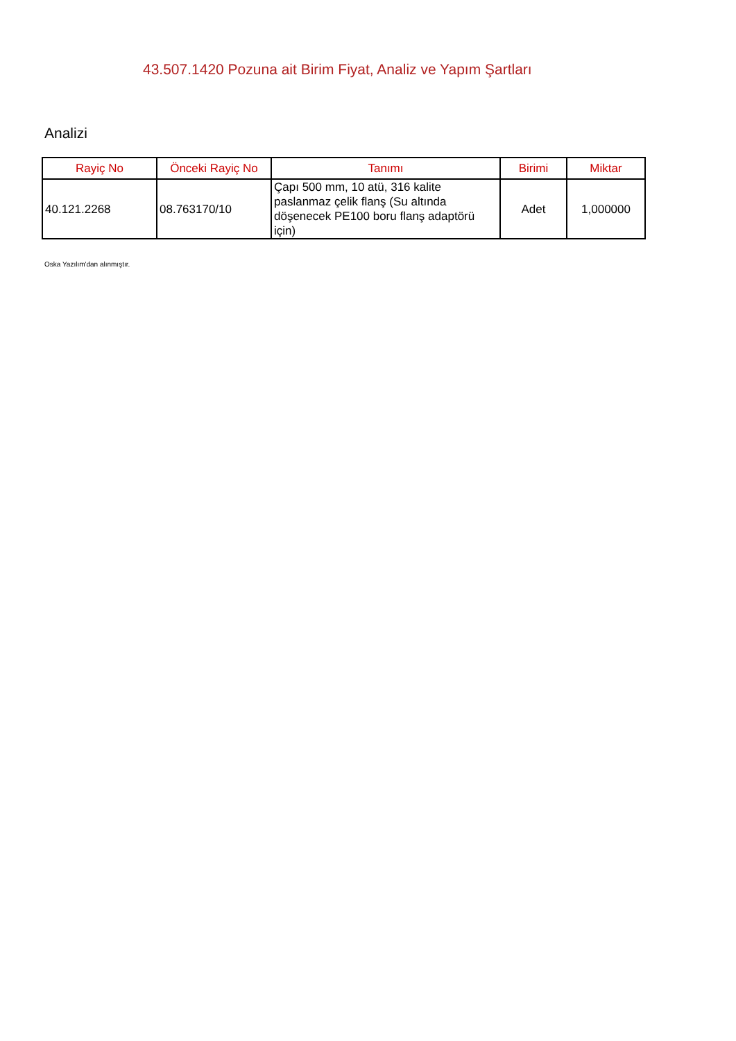43.507.1420 Pozuna ait Birim Fiyat, Analiz ve Yapım Şartları
Analizi
| Rayiç No | Önceki Rayiç No | Tanımı | Birimi | Miktar |
| --- | --- | --- | --- | --- |
| 40.121.2268 | 08.763170/10 | Çapı 500 mm, 10 atü, 316 kalite paslanmaz çelik flanş (Su altında döşenecek PE100 boru flanş adaptörü için) | Adet | 1,000000 |
Oska Yazılım'dan alınmıştır.